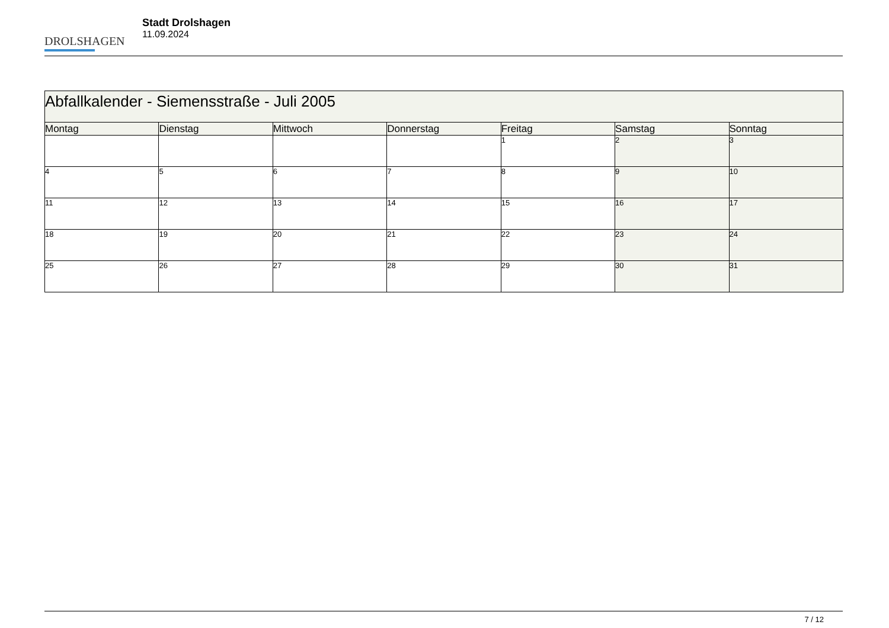DROLSHAGEN
Stadt Drolshagen
11.09.2024
| Abfallkalender - Siemensstraße - Juli 2005 | | | | | | |
| Montag | Dienstag | Mittwoch | Donnerstag | Freitag | Samstag | Sonntag |
| | | | | 1 | 2 | 3 |
| 4 | 5 | 6 | 7 | 8 | 9 | 10 |
| 11 | 12 | 13 | 14 | 15 | 16 | 17 |
| 18 | 19 | 20 | 21 | 22 | 23 | 24 |
| 25 | 26 | 27 | 28 | 29 | 30 | 31 |
7 / 12